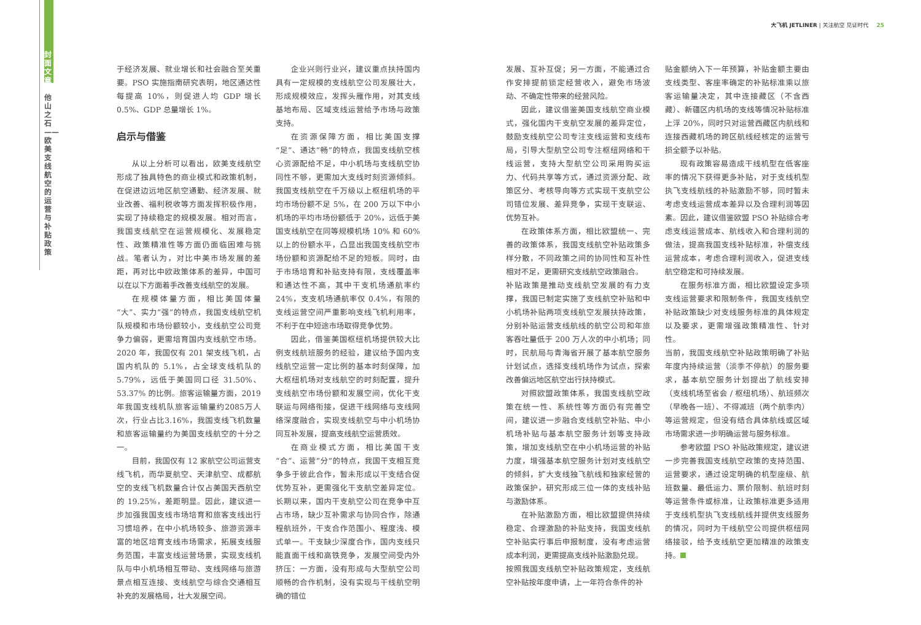封面文章
他山之石——欧美支线航空的运营与补贴政策
大飞机 JETLINER | 关注航空 见证时代 25
于经济发展、就业增长和社会融合至关重要。PSO 实施指南研究表明，地区通达性每提高 10%，则促进人均 GDP 增长 0.5%、GDP 总量增长 1%。
启示与借鉴
从以上分析可以看出，欧美支线航空形成了独具特色的商业模式和政策机制，在促进边远地区航空通勤、经济发展、就业改善、福利税收等方面发挥积极作用，实现了持续稳定的规模发展。相对而言，我国支线航空在运营规模化、发展稳定性、政策精准性等方面仍面临困难与挑战。笔者认为，对比中美市场发展的差距，再对比中欧政策体系的差异，中国可以在以下方面着手改善支线航空的发展。
在规模体量方面，相比美国体量“大”、实力“强”的特点，我国支线航空机队规模和市场份额较小，支线航空公司竞争力偏弱，更需培育国内支线航空市场。2020 年，我国仅有 201 架支线飞机，占国内机队的 5.1%，占全球支线机队的 5.79%，远低于美国同口径 31.50%、53.37% 的比例。旅客运输量方面，2019 年我国支线机队旅客运输量约2085万人次，行业占比3.16%，我国支线飞机数量和旅客运输量约为美国支线航空的十分之一。
目前，我国仅有 12 家航空公司运营支线飞机，而华夏航空、天津航空、成都航空的支线飞机数量合计仅占美国天西航空的 19.25%，差距明显。因此，建议进一步加强我国支线市场培育和旅客支线出行习惯培养，在中小机场较多、旅游资源丰富的地区培育支线市场需求，拓展支线服务范围，丰富支线运营场景，实现支线机队与中小机场相互带动、支线网络与旅游景点相互连接、支线航空与综合交通相互补充的发展格局，壮大发展空间。
企业兴则行业兴，建议重点扶持国内具有一定规模的支线航空公司发展壮大，形成规模效应，发挥头雁作用，对其支线基地布局、区域支线运营给予市场与政策支持。
在资源保障方面，相比美国支撑“足”、通达“畅”的特点，我国支线航空核心资源配给不足，中小机场与支线航空协同性不够，更需加大支线时刻资源倾斜。我国支线航空在千万级以上枢纽机场的平均市场份额不足 5%，在 200 万以下中小机场的平均市场份额低于 20%，远低于美国支线航空在同等规模机场 10% 和 60% 以上的份额水平，凸显出我国支线航空市场份额和资源配给不足的短板。同时，由于市场培育和补贴支持有限，支线覆盖率和通达性不高，其中干支机场通航率约 24%，支支机场通航率仅 0.4%，有限的支线运营空间严重影响支线飞机利用率，不利于在中短途市场取得竞争优势。
因此，借鉴美国枢纽机场提供较大比例支线航班服务的经验，建议给予国内支线航空运营一定比例的基本时刻保障，加大枢纽机场对支线航空的时刻配置，提升支线航空市场份额和发展空间，优化干支联运与网络衔接，促进干线网络与支线网络深度融合，实现支线航空与中小机场协同互补发展，提高支线航空运营质效。
在商业模式方面，相比美国干支“合”、运营“分”的特点，我国干支相互竞争多于彼此合作，暂未形成以干支结合促优势互补，更需强化干支航空差异定位。长期以来，国内干支航空公司在竞争中互占市场，缺少互补需求与协同合作，除通程航班外，干支合作范围小、程度浅、模式单一。干支缺少深度合作，国内支线只能直面干线和高铁竞争，发展空间受内外挤压：一方面，没有形成与大型航空公司顺畅的合作机制，没有实现与干线航空明确的错位
发展、互补互促；另一方面，不能通过合作安排提前锁定经营收入，避免市场波动、不确定性带来的经营风险。
因此，建议借鉴美国支线航空商业模式，强化国内干支航空发展的差异定位，鼓励支线航空公司专注支线运营和支线布局，引导大型航空公司专注枢纽网络和干线运营，支持大型航空公司采用购买运力、代码共享等方式，通过资源分配、政策区分、考核导向等方式实现干支航空公司错位发展、差异竞争，实现干支联运、优势互补。
在政策体系方面，相比欧盟统一、完善的政策体系，我国支线航空补贴政策多样分散，不同政策之间的协同性和互补性相对不足，更需研究支线航空政策融合。
补贴政策是推动支线航空发展的有力支撑，我国已制定实施了支线航空补贴和中小机场补贴两项支线航空发展扶持政策，分别补贴运营支线航线的航空公司和年旅客吞吐量低于 200 万人次的中小机场；同时，民航局与青海省开展了基本航空服务计划试点，选择支线机场作为试点，探索改善偏远地区航空出行扶持模式。
对照欧盟政策体系，我国支线航空政策在统一性、系统性等方面仍有完善空间，建议进一步融合支线航空补贴、中小机场补贴与基本航空服务计划等支持政策，增加支线航空在中小机场运营的补贴力度，增强基本航空服务计划对支线航空的倾斜，扩大支线独飞航线和独家经营的政策保护，研究形成三位一体的支线补贴与激励体系。
在补贴激励方面，相比欧盟提供持续稳定、合理激励的补贴支持，我国支线航空补贴实行事后申报制度，没有考虑运营成本利润，更需提高支线补贴激励兑现。
按照我国支线航空补贴政策规定，支线航空补贴按年度申请，上一年符合条件的补
贴金额纳入下一年预算，补贴金额主要由支线类型、客座率确定的补贴标准乘以旅客运输量决定，其中连接藏区（不含西藏）、新疆区内机场的支线等情况补贴标准上浮 20%，同时只对运营西藏区内航线和连接西藏机场的跨区航线经核定的运营亏损全额予以补贴。
现有政策容易造成干线机型在低客座率的情况下获得更多补贴，对于支线机型执飞支线航线的补贴激励不够，同时暂未考虑支线运营成本差异以及合理利润等因素。因此，建议借鉴欧盟 PSO 补贴综合考虑支线运营成本、航线收入和合理利润的做法，提高我国支线补贴标准，补偿支线运营成本，考虑合理利润收入，促进支线航空稳定和可持续发展。
在服务标准方面，相比欧盟设定多项支线运营要求和限制条件，我国支线航空补贴政策缺少对支线服务标准的具体规定以及要求，更需增强政策精准性、针对性。
当前，我国支线航空补贴政策明确了补贴年度内持续运营（淡季不停航）的服务要求，基本航空服务计划提出了航线安排（支线机场至省会 / 枢纽机场）、航班频次（早晚各一班）、不得减班（两个航季内）等运营规定，但没有结合具体航线或区域市场需求进一步明确运营与服务标准。
参考欧盟 PSO 补贴政策规定，建议进一步完善我国支线航空政策的支持范围、运营要求，通过设定明确的机型座级、航班数量、最低运力、票价限制、航班时刻等运营条件或标准，让政策标准更多适用于支线机型执飞支线航线并提供支线服务的情况，同时为干线航空公司提供枢纽网络接驳，给予支线航空更加精准的政策支持。